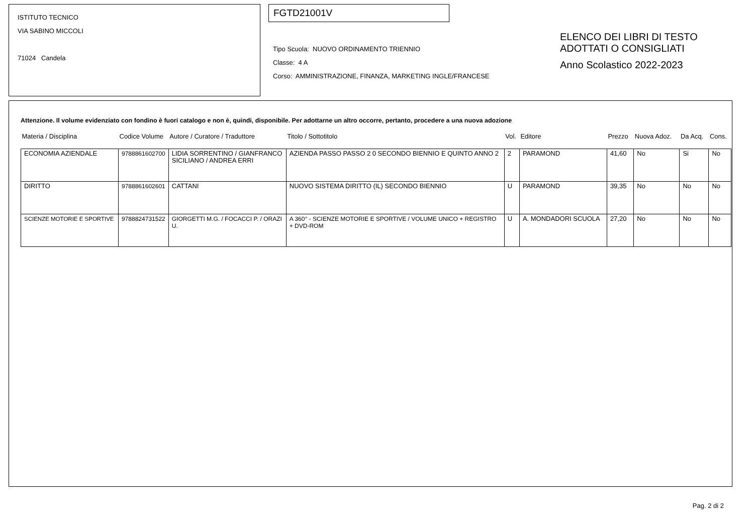ISTITUTO TECNICO
VIA SABINO MICCOLI
71024 Candela
FGTD21001V
Tipo Scuola: NUOVO ORDINAMENTO TRIENNIO
Classe: 4 A
Corso: AMMINISTRAZIONE, FINANZA, MARKETING INGLE/FRANCESE
ELENCO DEI LIBRI DI TESTO
ADOTTATI O CONSIGLIATI
Anno Scolastico 2022-2023
Attenzione. Il volume evidenziato con fondino è fuori catalogo e non è, quindi, disponibile. Per adottarne un altro occorre, pertanto, procedere a una nuova adozione
| Materia / Disciplina | Codice Volume | Autore / Curatore / Traduttore | Titolo / Sottotitolo | Vol. | Editore | Prezzo | Nuova Adoz. | Da Acq. | Cons. |
| --- | --- | --- | --- | --- | --- | --- | --- | --- | --- |
| ECONOMIA AZIENDALE | 9788861602700 | LIDIA SORRENTINO / GIANFRANCO SICILIANO / ANDREA ERRI | AZIENDA PASSO PASSO 2 0 SECONDO BIENNIO E QUINTO ANNO 2 | 2 | PARAMOND | 41,60 | No | Si | No |
| DIRITTO | 9788861602601 | CATTANI | NUOVO SISTEMA DIRITTO (IL) SECONDO BIENNIO | U | PARAMOND | 39,35 | No | No | No |
| SCIENZE MOTORIE E SPORTIVE | 9788824731522 | GIORGETTI M.G. / FOCACCI P. / ORAZI U. | A 360° - SCIENZE MOTORIE E SPORTIVE / VOLUME UNICO + REGISTRO + DVD-ROM | U | A. MONDADORI SCUOLA | 27,20 | No | No | No |
Pag. 2 di 2